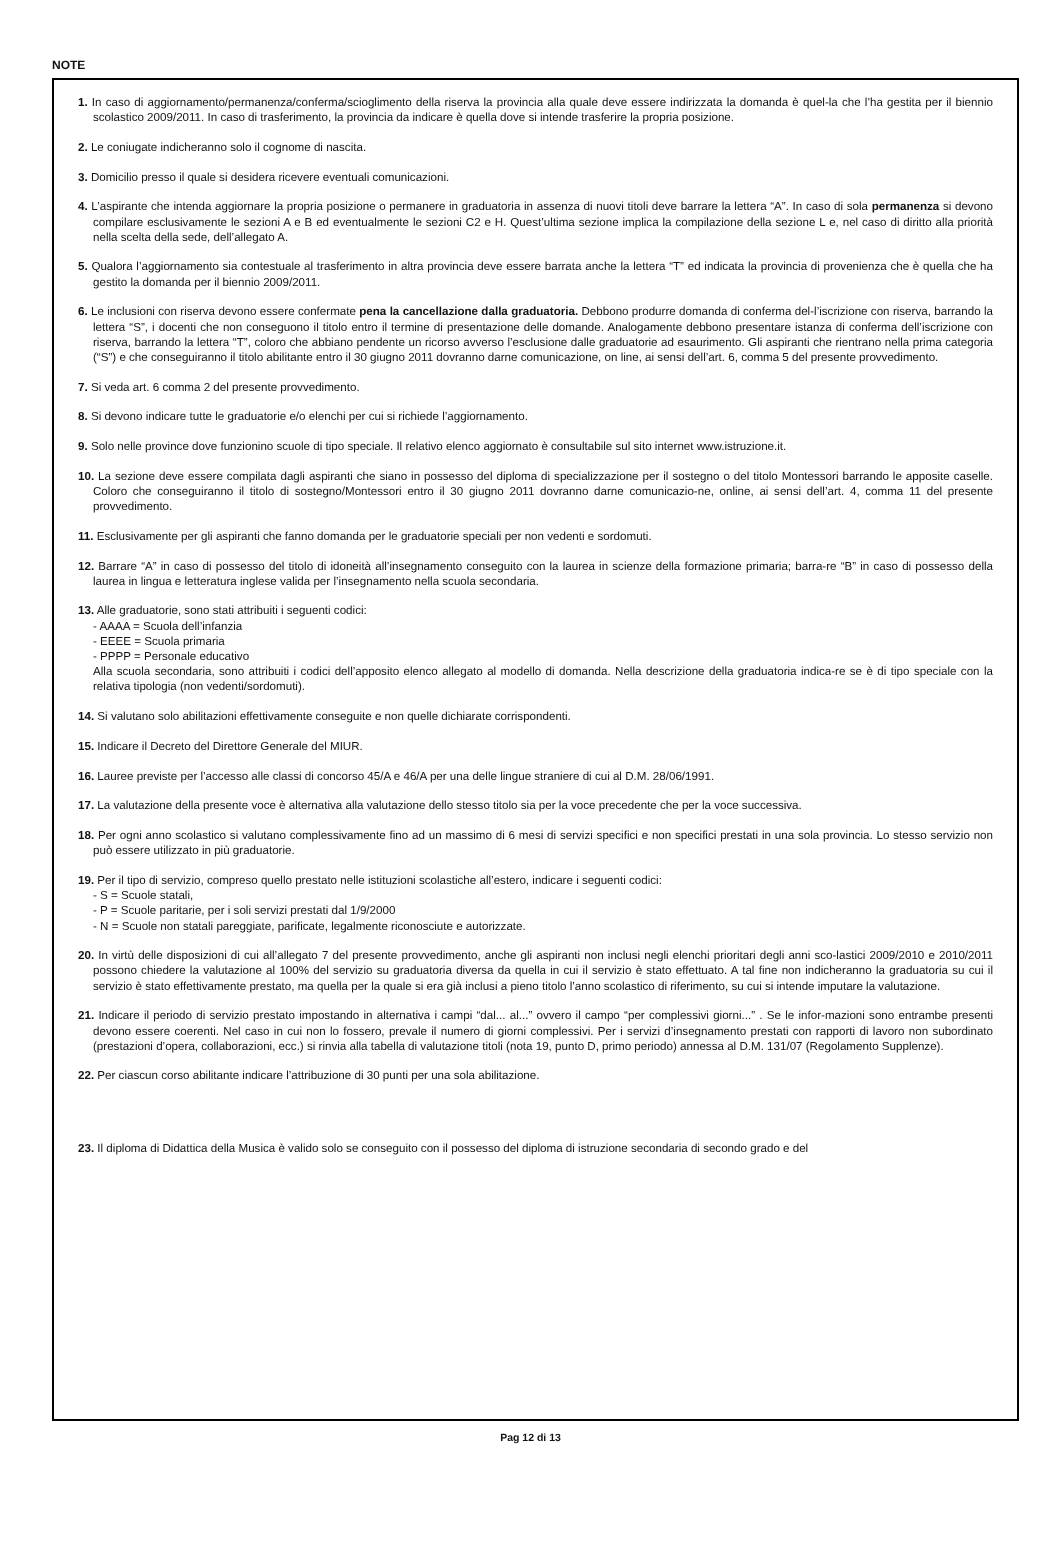NOTE
1. In caso di aggiornamento/permanenza/conferma/scioglimento della riserva la provincia alla quale deve essere indirizzata la domanda è quel-la che l’ha gestita per il biennio scolastico 2009/2011. In caso di trasferimento, la provincia da indicare è quella dove si intende trasferire la propria posizione.
2. Le coniugate indicheranno solo il cognome di nascita.
3. Domicilio presso il quale si desidera ricevere eventuali comunicazioni.
4. L’aspirante che intenda aggiornare la propria posizione o permanere in graduatoria in assenza di nuovi titoli deve barrare la lettera “A”. In caso di sola permanenza si devono compilare esclusivamente le sezioni A e B ed eventualmente le sezioni C2 e H. Quest’ultima sezione implica la compilazione della sezione L e, nel caso di diritto alla priorità nella scelta della sede, dell’allegato A.
5. Qualora l’aggiornamento sia contestuale al trasferimento in altra provincia deve essere barrata anche la lettera “T” ed indicata la provincia di provenienza che è quella che ha gestito la domanda per il biennio 2009/2011.
6. Le inclusioni con riserva devono essere confermate pena la cancellazione dalla graduatoria. Debbono produrre domanda di conferma del-l’iscrizione con riserva, barrando la lettera “S”, i docenti che non conseguono il titolo entro il termine di presentazione delle domande. Analogamente debbono presentare istanza di conferma dell’iscrizione con riserva, barrando la lettera “T”, coloro che abbiano pendente un ricorso avverso l’esclusione dalle graduatorie ad esaurimento. Gli aspiranti che rientrano nella prima categoria (“S”) e che conseguiranno il titolo abilitante entro il 30 giugno 2011 dovranno darne comunicazione, on line, ai sensi dell’art. 6, comma 5 del presente provvedimento.
7. Si veda art. 6 comma 2 del presente provvedimento.
8. Si devono indicare tutte le graduatorie e/o elenchi per cui si richiede l’aggiornamento.
9. Solo nelle province dove funzionino scuole di tipo speciale. Il relativo elenco aggiornato è consultabile sul sito internet www.istruzione.it.
10. La sezione deve essere compilata dagli aspiranti che siano in possesso del diploma di specializzazione per il sostegno o del titolo Montessori barrando le apposite caselle. Coloro che conseguiranno il titolo di sostegno/Montessori entro il 30 giugno 2011 dovranno darne comunicazio-ne, online, ai sensi dell’art. 4, comma 11 del presente provvedimento.
11. Esclusivamente per gli aspiranti che fanno domanda per le graduatorie speciali per non vedenti e sordomuti.
12. Barrare “A” in caso di possesso del titolo di idoneità all’insegnamento conseguito con la laurea in scienze della formazione primaria; barra-re “B” in caso di possesso della laurea in lingua e letteratura inglese valida per l’insegnamento nella scuola secondaria.
13. Alle graduatorie, sono stati attribuiti i seguenti codici:
- AAAA = Scuola dell’infanzia
- EEEE = Scuola primaria
- PPPP = Personale educativo
Alla scuola secondaria, sono attribuiti i codici dell’apposito elenco allegato al modello di domanda. Nella descrizione della graduatoria indica-re se è di tipo speciale con la relativa tipologia (non vedenti/sordomuti).
14. Si valutano solo abilitazioni effettivamente conseguite e non quelle dichiarate corrispondenti.
15. Indicare il Decreto del Direttore Generale del MIUR.
16. Lauree previste per l’accesso alle classi di concorso 45/A e 46/A per una delle lingue straniere di cui al D.M. 28/06/1991.
17. La valutazione della presente voce è alternativa alla valutazione dello stesso titolo sia per la voce precedente che per la voce successiva.
18. Per ogni anno scolastico si valutano complessivamente fino ad un massimo di 6 mesi di servizi specifici e non specifici prestati in una sola provincia. Lo stesso servizio non può essere utilizzato in più graduatorie.
19. Per il tipo di servizio, compreso quello prestato nelle istituzioni scolastiche all’estero, indicare i seguenti codici:
- S = Scuole statali,
- P = Scuole paritarie, per i soli servizi prestati dal 1/9/2000
- N = Scuole non statali pareggiate, parificate, legalmente riconosciute e autorizzate.
20. In virtù delle disposizioni di cui all’allegato 7 del presente provvedimento, anche gli aspiranti non inclusi negli elenchi prioritari degli anni sco-lastici 2009/2010 e 2010/2011 possono chiedere la valutazione al 100% del servizio su graduatoria diversa da quella in cui il servizio è stato effettuato. A tal fine non indicheranno la graduatoria su cui il servizio è stato effettivamente prestato, ma quella per la quale si era già inclusi a pieno titolo l’anno scolastico di riferimento, su cui si intende imputare la valutazione.
21. Indicare il periodo di servizio prestato impostando in alternativa i campi “dal... al...” ovvero il campo “per complessivi giorni...” . Se le infor-mazioni sono entrambe presenti devono essere coerenti. Nel caso in cui non lo fossero, prevale il numero di giorni complessivi. Per i servizi d’insegnamento prestati con rapporti di lavoro non subordinato (prestazioni d’opera, collaborazioni, ecc.) si rinvia alla tabella di valutazione titoli (nota 19, punto D, primo periodo) annessa al D.M. 131/07 (Regolamento Supplenze).
22. Per ciascun corso abilitante indicare l’attribuzione di 30 punti per una sola abilitazione.
23. Il diploma di Didattica della Musica è valido solo se conseguito con il possesso del diploma di istruzione secondaria di secondo grado e del
Pag 12 di 13